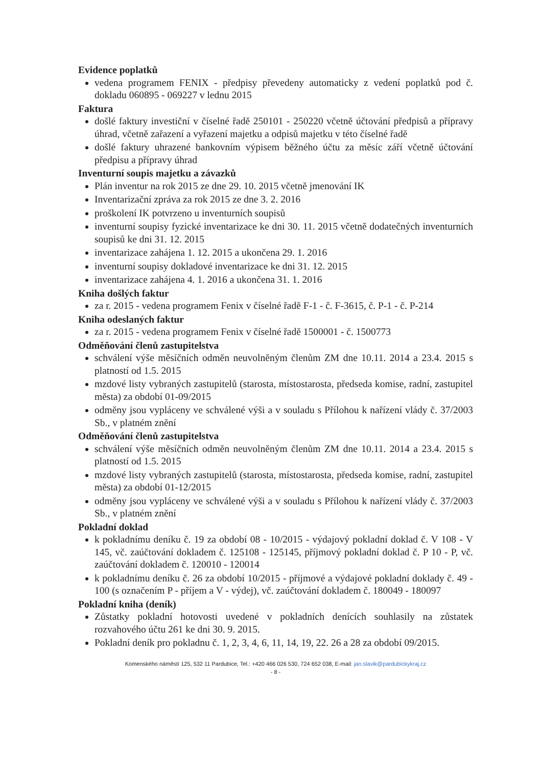Evidence poplatků
vedena programem FENIX - předpisy převedeny automaticky z vedení poplatků pod č. dokladu 060895 - 069227 v lednu 2015
Faktura
došlé faktury investiční v číselné řadě 250101 - 250220 včetně účtování předpisů a přípravy úhrad, včetně zařazení a vyřazení majetku a odpisů majetku v této číselné řadě
došlé faktury uhrazené bankovním výpisem běžného účtu za měsíc září včetně účtování předpisu a přípravy úhrad
Inventurní soupis majetku a závazků
Plán inventur na rok 2015 ze dne 29. 10. 2015 včetně jmenování IK
Inventarizační zpráva za rok 2015 ze dne 3. 2. 2016
proškolení IK potvrzeno u inventurních soupisů
inventurní soupisy fyzické inventarizace ke dni 30. 11. 2015 včetně dodatečných inventurních soupisů ke dni 31. 12. 2015
inventarizace zahájena 1. 12. 2015 a ukončena 29. 1. 2016
inventurní soupisy dokladové inventarizace ke dni 31. 12. 2015
inventarizace zahájena 4. 1. 2016 a ukončena 31. 1. 2016
Kniha došlých faktur
za r. 2015 - vedena programem Fenix v číselné řadě F-1 - č. F-3615, č. P-1 - č. P-214
Kniha odeslaných faktur
za r. 2015 - vedena programem Fenix v číselné řadě 1500001 - č. 1500773
Odměňování členů zastupitelstva
schválení výše měsíčních odměn neuvolněným členům ZM dne 10.11. 2014 a 23.4. 2015 s platností od 1.5. 2015
mzdové listy vybraných zastupitelů (starosta, místostarosta, předseda komise, radní, zastupitel města) za období 01-09/2015
odměny jsou vypláceny ve schválené výši a v souladu s Přílohou k nařízení vlády č. 37/2003 Sb., v platném znění
Odměňování členů zastupitelstva
schválení výše měsíčních odměn neuvolněným členům ZM dne 10.11. 2014 a 23.4. 2015 s platností od 1.5. 2015
mzdové listy vybraných zastupitelů (starosta, místostarosta, předseda komise, radní, zastupitel města) za období 01-12/2015
odměny jsou vypláceny ve schválené výši a v souladu s Přílohou k nařízení vlády č. 37/2003 Sb., v platném znění
Pokladní doklad
k pokladnímu deníku č. 19 za období 08 - 10/2015 - výdajový pokladní doklad č. V 108 - V 145, vč. zaúčtování dokladem č. 125108 - 125145, příjmový pokladní doklad č. P 10 - P, vč. zaúčtování dokladem č. 120010 - 120014
k pokladnímu deníku č. 26 za období 10/2015 - příjmové a výdajové pokladní doklady č. 49 - 100 (s označením P - příjem a V - výdej), vč. zaúčtování dokladem č. 180049 - 180097
Pokladní kniha (deník)
Zůstatky pokladní hotovosti uvedené v pokladních denících souhlasily na zůstatek rozvahového účtu 261 ke dni 30. 9. 2015.
Pokladní deník pro pokladnu č. 1, 2, 3, 4, 6, 11, 14, 19, 22. 26 a 28 za období 09/2015.
Komenského náměstí 125, 532 11 Pardubice, Tel.: +420 466 026 530, 724 652 038, E-mail: jan.slavik@pardubickykraj.cz
- 8 -